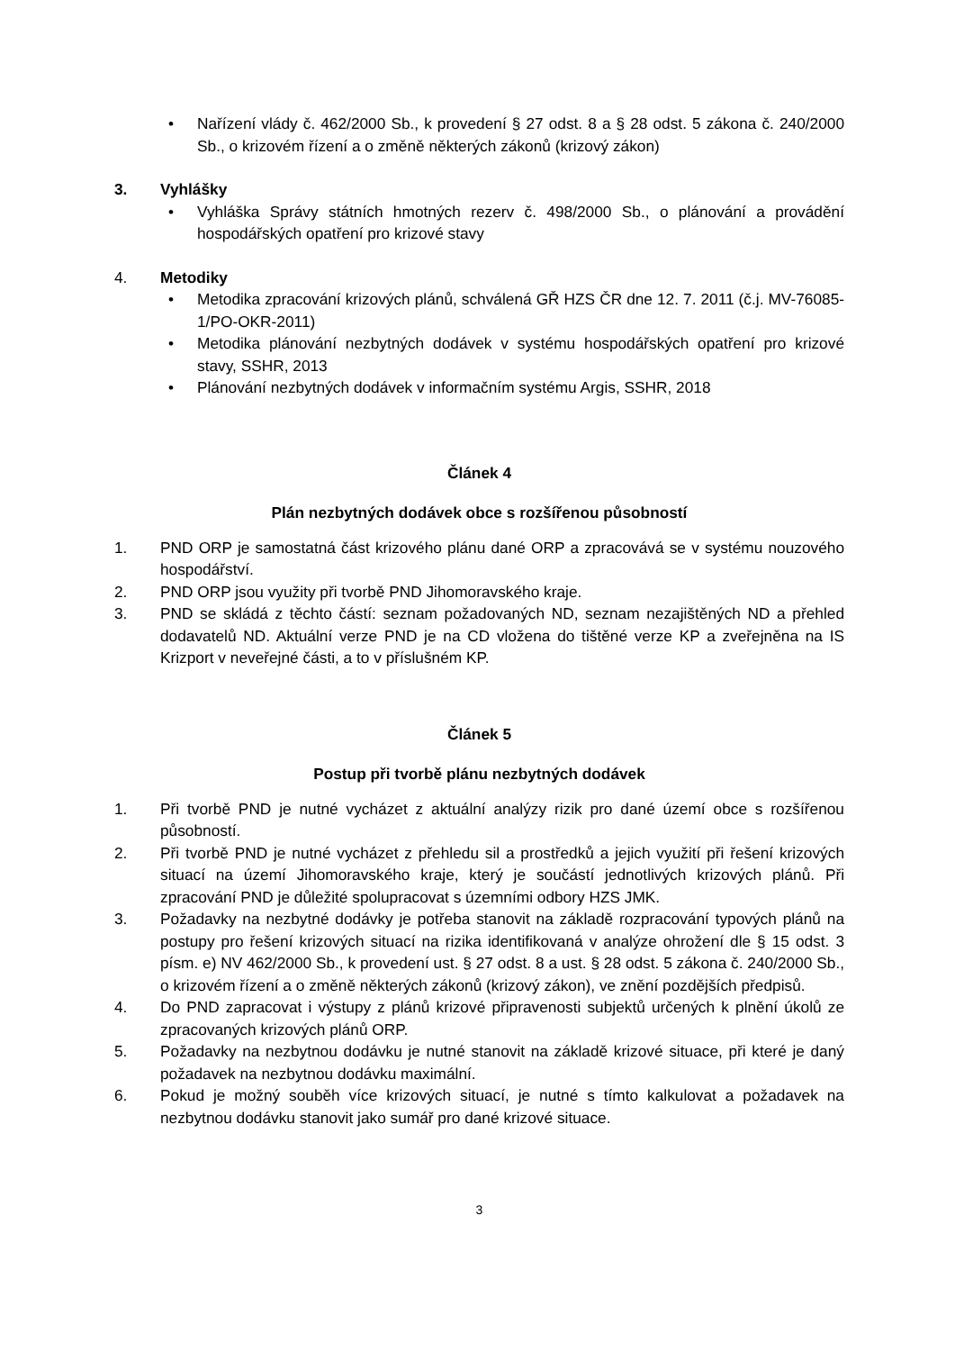• Nařízení vlády č. 462/2000 Sb., k provedení § 27 odst. 8 a § 28 odst. 5 zákona č. 240/2000 Sb., o krizovém řízení a o změně některých zákonů (krizový zákon)
3. Vyhlášky
• Vyhláška Správy státních hmotných rezerv č. 498/2000 Sb., o plánování a provádění hospodářských opatření pro krizové stavy
4. Metodiky
• Metodika zpracování krizových plánů, schválená GŘ HZS ČR dne 12. 7. 2011 (č.j. MV-76085-1/PO-OKR-2011)
• Metodika plánování nezbytných dodávek v systému hospodářských opatření pro krizové stavy, SSHR, 2013
• Plánování nezbytných dodávek v informačním systému Argis, SSHR, 2018
Článek 4
Plán nezbytných dodávek obce s rozšířenou působností
1. PND ORP je samostatná část krizového plánu dané ORP a zpracovává se v systému nouzového hospodářství.
2. PND ORP jsou využity při tvorbě PND Jihomoravského kraje.
3. PND se skládá z těchto částí: seznam požadovaných ND, seznam nezajištěných ND a přehled dodavatelů ND. Aktuální verze PND je na CD vložena do tištěné verze KP a zveřejněna na IS Krizport v neveřejné části, a to v příslušném KP.
Článek 5
Postup při tvorbě plánu nezbytných dodávek
1. Při tvorbě PND je nutné vycházet z aktuální analýzy rizik pro dané území obce s rozšířenou působností.
2. Při tvorbě PND je nutné vycházet z přehledu sil a prostředků a jejich využití při řešení krizových situací na území Jihomoravského kraje, který je součástí jednotlivých krizových plánů. Při zpracování PND je důležité spolupracovat s územními odbory HZS JMK.
3. Požadavky na nezbytné dodávky je potřeba stanovit na základě rozpracování typových plánů na postupy pro řešení krizových situací na rizika identifikovaná v analýze ohrožení dle § 15 odst. 3 písm. e) NV 462/2000 Sb., k provedení ust. § 27 odst. 8 a ust. § 28 odst. 5 zákona č. 240/2000 Sb., o krizovém řízení a o změně některých zákonů (krizový zákon), ve znění pozdějších předpisů.
4. Do PND zapracovat i výstupy z plánů krizové připravenosti subjektů určených k plnění úkolů ze zpracovaných krizových plánů ORP.
5. Požadavky na nezbytnou dodávku je nutné stanovit na základě krizové situace, při které je daný požadavek na nezbytnou dodávku maximální.
6. Pokud je možný souběh více krizových situací, je nutné s tímto kalkulovat a požadavek na nezbytnou dodávku stanovit jako sumář pro dané krizové situace.
3